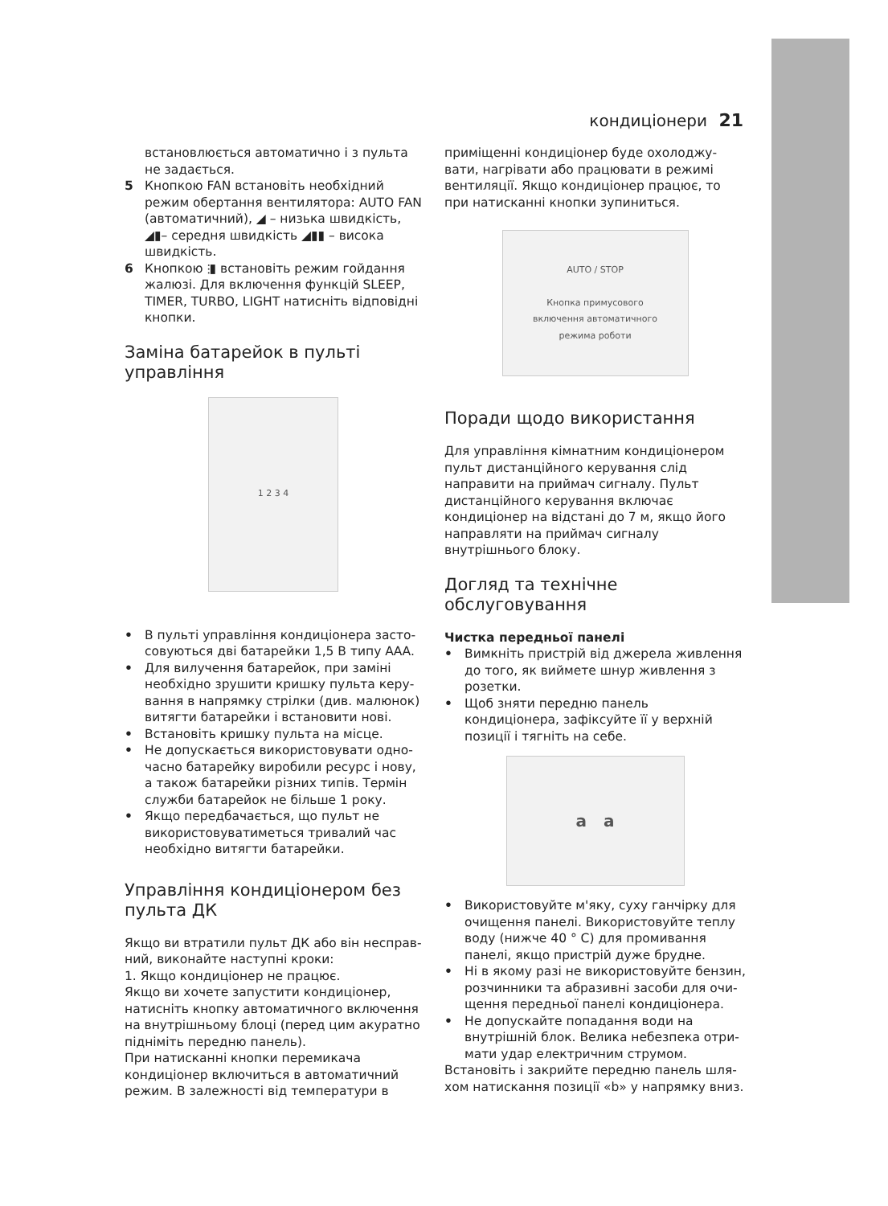кондиціонери 21
встановлюється автоматично і з пульта не задається.
5 Кнопкою FAN встановіть необхідний режим обертання вентилятора: AUTO FAN (автоматичний), ◢ – низька швидкість, ◢▮– середня швидкість ◢▮▮ – висока швидкість.
6 Кнопкою ⫶▮ встановіть режим гойдання жалюзі. Для включення функцій SLEEP, TIMER, TURBO, LIGHT натисніть відповідні кнопки.
Заміна батарейок в пульті управління
1 2 3 4
• В пульті управління кондиціонера засто­совуються дві батарейки 1,5 В типу ААА.
• Для вилучення батарейок, при заміні необхідно зрушити кришку пульта керу­вання в напрямку стрілки (див. малюнок) витягти батарейки і встановити нові.
• Встановіть кришку пульта на місце.
• Не допускається використовувати одно­часно батарейку виробили ресурс і нову, а також батарейки різних типів. Термін служби батарейок не більше 1 року.
• Якщо передбачається, що пульт не використовуватиметься тривалий час необхідно витягти батарейки.
Управління кондиціонером без пульта ДК
Якщо ви втратили пульт ДК або він несправ­ний, виконайте наступні кроки:
1. Якщо кондиціонер не працює.
Якщо ви хочете запустити кондиціонер, натисніть кнопку автоматичного включення на внутрішньому блоці (перед цим акуратно підніміть передню панель).
При натисканні кнопки перемикача кондиціонер включиться в автоматичний режим. В залежності від температури в
приміщенні кондиціонер буде охолоджу­вати, нагрівати або працювати в режимі вентиляції. Якщо кондиціонер працює, то при натисканні кнопки зупиниться.
AUTO / STOP
Кнопка примусового
включення автоматичного
режима роботи
Поради щодо використання
Для управління кімнатним кондиціонером пульт дистанційного керування слід направи­ти на приймач сигналу. Пульт дистанційного керування включає кондиціонер на відстані до 7 м, якщо його направляти на приймач сигналу внутрішнього блоку.
Догляд та технічне обслуговування
Чистка передньої панелі
• Вимкніть пристрій від джерела живлення до того, як виймете шнур живлення з розетки.
• Щоб зняти передню панель кондиціонера, зафіксуйте її у верхній позиції і тягніть на себе.
a a
• Використовуйте м'яку, суху ганчірку для очищення панелі. Використовуйте теплу воду (нижче 40 ° C) для промивання панелі, якщо пристрій дуже брудне.
• Ні в якому разі не використовуйте бензин, розчинники та абразивні засоби для очи­щення передньої панелі кондиціонера.
• Не допускайте попадання води на внутрішній блок. Велика небезпека отри­мати удар електричним струмом.
Встановіть і закрийте передню панель шля­хом натискання позиції «b» у напрямку вниз.